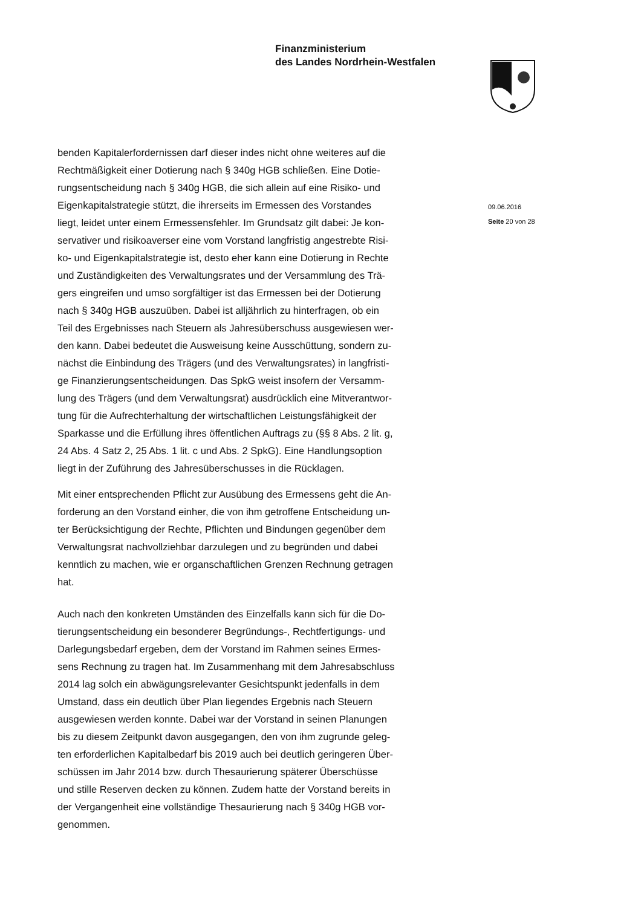Finanzministerium
des Landes Nordrhein-Westfalen
benden Kapitalerfordernissen darf dieser indes nicht ohne weiteres auf die
Rechtmäßigkeit einer Dotierung nach § 340g HGB schließen. Eine Dotie-
rungsentscheidung nach § 340g HGB, die sich allein auf eine Risiko- und
Eigenkapitalstrategie stützt, die ihrerseits im Ermessen des Vorstandes
liegt, leidet unter einem Ermessensfehler. Im Grundsatz gilt dabei: Je kon-
servativer und risikoaverser eine vom Vorstand langfristig angestrebte Risi-
ko- und Eigenkapitalstrategie ist, desto eher kann eine Dotierung in Rechte
und Zuständigkeiten des Verwaltungsrates und der Versammlung des Trä-
gers eingreifen und umso sorgfältiger ist das Ermessen bei der Dotierung
nach § 340g HGB auszuüben. Dabei ist alljährlich zu hinterfragen, ob ein
Teil des Ergebnisses nach Steuern als Jahresüberschuss ausgewiesen wer-
den kann. Dabei bedeutet die Ausweisung keine Ausschüttung, sondern zu-
nächst die Einbindung des Trägers (und des Verwaltungsrates) in langfristi-
ge Finanzierungsentscheidungen. Das SpkG weist insofern der Versamm-
lung des Trägers (und dem Verwaltungsrat) ausdrücklich eine Mitverantwor-
tung für die Aufrechterhaltung der wirtschaftlichen Leistungsfähigkeit der
Sparkasse und die Erfüllung ihres öffentlichen Auftrags zu (§§ 8 Abs. 2 lit. g,
24 Abs. 4 Satz 2, 25 Abs. 1 lit. c und Abs. 2 SpkG). Eine Handlungsoption
liegt in der Zuführung des Jahresüberschusses in die Rücklagen.
Mit einer entsprechenden Pflicht zur Ausübung des Ermessens geht die An-
forderung an den Vorstand einher, die von ihm getroffene Entscheidung un-
ter Berücksichtigung der Rechte, Pflichten und Bindungen gegenüber dem
Verwaltungsrat nachvollziehbar darzulegen und zu begründen und dabei
kenntlich zu machen, wie er organschaftlichen Grenzen Rechnung getragen
hat.
Auch nach den konkreten Umständen des Einzelfalls kann sich für die Do-
tierungsentscheidung ein besonderer Begründungs-, Rechtfertigungs- und
Darlegungsbedarf ergeben, dem der Vorstand im Rahmen seines Ermes-
sens Rechnung zu tragen hat. Im Zusammenhang mit dem Jahresabschluss
2014 lag solch ein abwägungsrelevanter Gesichtspunkt jedenfalls in dem
Umstand, dass ein deutlich über Plan liegendes Ergebnis nach Steuern
ausgewiesen werden konnte. Dabei war der Vorstand in seinen Planungen
bis zu diesem Zeitpunkt davon ausgegangen, den von ihm zugrunde geleg-
ten erforderlichen Kapitalbedarf bis 2019 auch bei deutlich geringeren Über-
schüssen im Jahr 2014 bzw. durch Thesaurierung späterer Überschüsse
und stille Reserven decken zu können. Zudem hatte der Vorstand bereits in
der Vergangenheit eine vollständige Thesaurierung nach § 340g HGB vor-
genommen.
09.06.2016
Seite 20 von 28